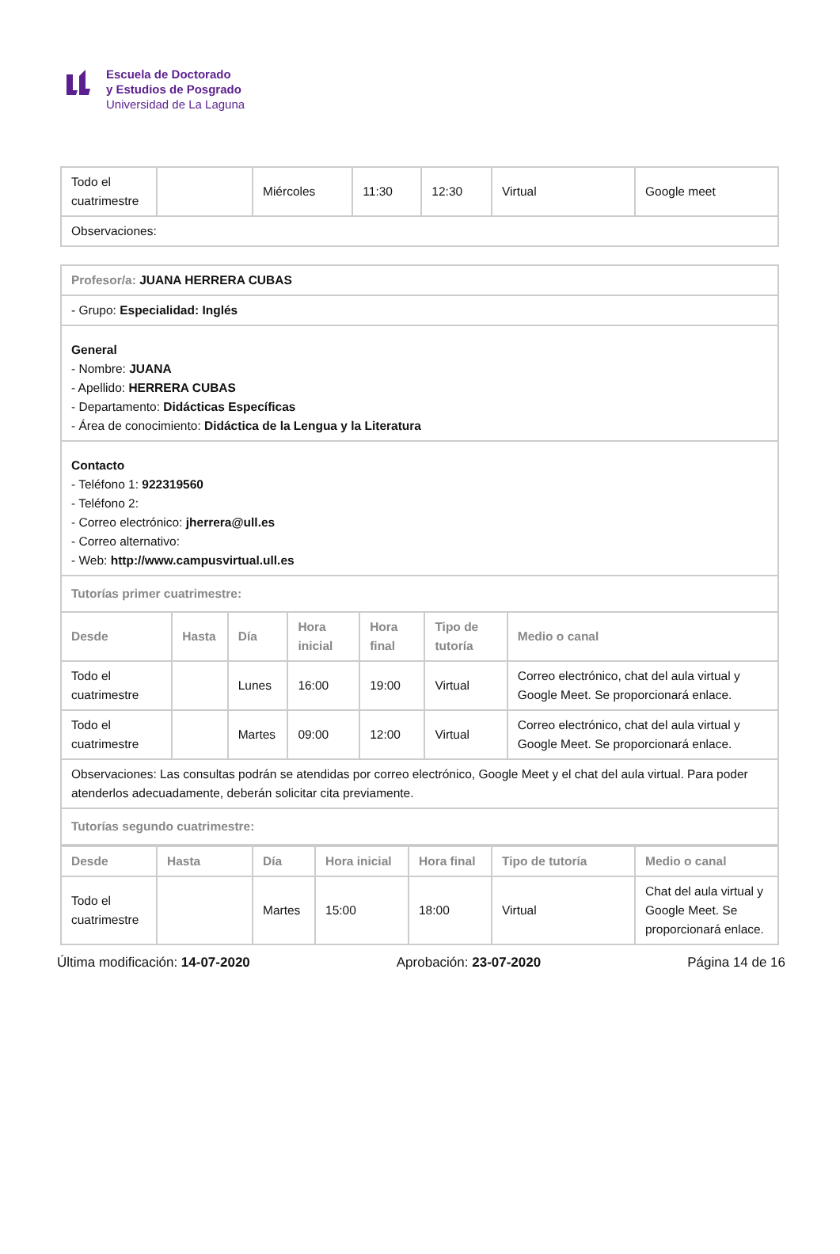Escuela de Doctorado
y Estudios de Posgrado
Universidad de La Laguna
| Todo el cuatrimestre | | Miércoles | 11:30 | 12:30 | Virtual | Google meet |
| Observaciones: | | | | | | |
| Profesor/a: JUANA HERRERA CUBAS | | | | | | |
| - Grupo: Especialidad: Inglés | | | | | | |
| General - Nombre: JUANA - Apellido: HERRERA CUBAS - Departamento: Didácticas Específicas - Área de conocimiento: Didáctica de la Lengua y la Literatura | | | | | | |
| Contacto - Teléfono 1: 922319560 - Teléfono 2: - Correo electrónico: jherrera@ull.es - Correo alternativo: - Web: http://www.campusvirtual.ull.es | | | | | | |
| Tutorías primer cuatrimestre: | | | | | | |
| Desde | Hasta | Día | Hora inicial | Hora final | Tipo de tutoría | Medio o canal |
| Todo el cuatrimestre | | Lunes | 16:00 | 19:00 | Virtual | Correo electrónico, chat del aula virtual y Google Meet. Se proporcionará enlace. |
| Todo el cuatrimestre | | Martes | 09:00 | 12:00 | Virtual | Correo electrónico, chat del aula virtual y Google Meet. Se proporcionará enlace. |
| Observaciones: Las consultas podrán se atendidas por correo electrónico, Google Meet y el chat del aula virtual. Para poder atenderlos adecuadamente, deberán solicitar cita previamente. | | | | | | |
| Tutorías segundo cuatrimestre: | | | | | | |
| Desde | Hasta | Día | Hora inicial | Hora final | Tipo de tutoría | Medio o canal |
| --- | --- | --- | --- | --- | --- | --- |
| Todo el cuatrimestre | | Martes | 15:00 | 18:00 | Virtual | Chat del aula virtual y Google Meet. Se proporcionará enlace. |
Última modificación: 14-07-2020 Aprobación: 23-07-2020 Página 14 de 16